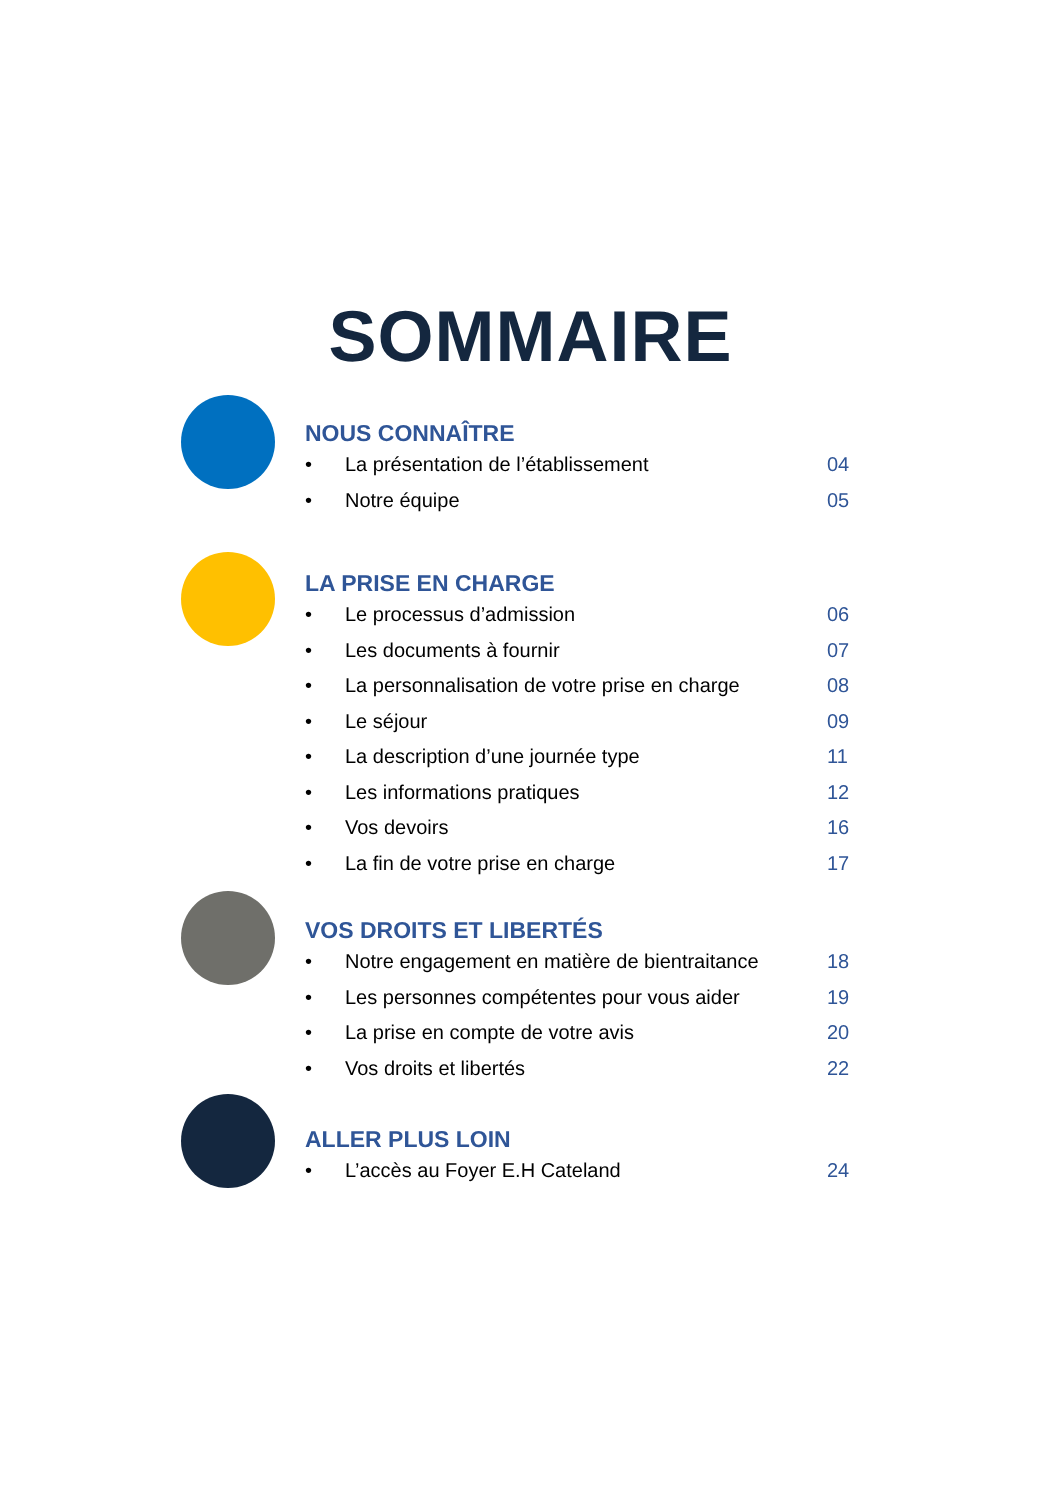SOMMAIRE
NOUS CONNAÎTRE
• La présentation de l’établissement 04
• Notre équipe 05
LA PRISE EN CHARGE
• Le processus d’admission 06
• Les documents à fournir 07
• La personnalisation de votre prise en charge 08
• Le séjour 09
• La description d’une journée type 11
• Les informations pratiques 12
• Vos devoirs 16
• La fin de votre prise en charge 17
VOS DROITS ET LIBERTÉS
• Notre engagement en matière de bientraitance 18
• Les personnes compétentes pour vous aider 19
• La prise en compte de votre avis 20
• Vos droits et libertés 22
ALLER PLUS LOIN
• L’accès au Foyer E.H Cateland 24